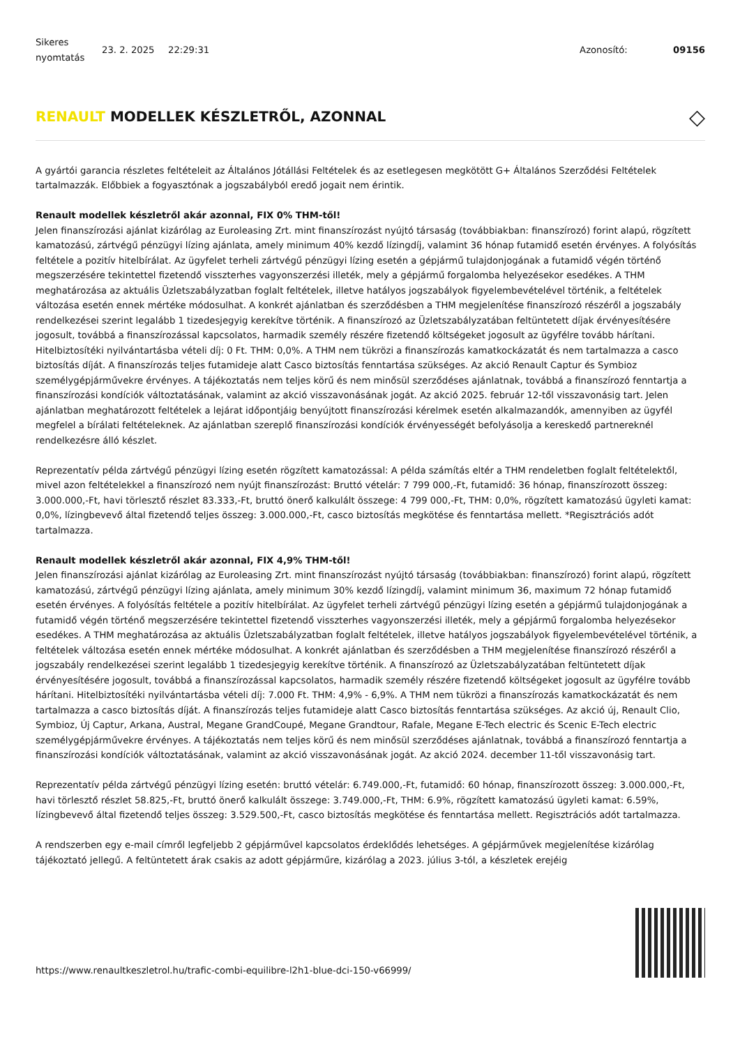Sikeres nyomtatás
23. 2. 2025 22:29:31 Azonosító: 09156
RENAULT MODELLEK KÉSZLETRŐL, AZONNAL ◇
A gyártói garancia részletes feltételeit az Általános Jótállási Feltételek és az esetlegesen megkötött G+ Általános Szerződési Feltételek tartalmazzák. Előbbiek a fogyasztónak a jogszabályból eredő jogait nem érintik.
Renault modellek készletről akár azonnal, FIX 0% THM-től!
Jelen finanszírozási ajánlat kizárólag az Euroleasing Zrt. mint finanszírozást nyújtó társaság (továbbiakban: finanszírozó) forint alapú, rögzített kamatozású, zártvégű pénzügyi lízing ajánlata, amely minimum 40% kezdő lízingdíj, valamint 36 hónap futamidő esetén érvényes. A folyósítás feltétele a pozitív hitelbírálat. Az ügyfelet terheli zártvégű pénzügyi lízing esetén a gépjármű tulajdonjogának a futamidő végén történő megszerzésére tekintettel fizetendő visszterhes vagyonszerzési illeték, mely a gépjármű forgalomba helyezésekor esedékes. A THM meghatározása az aktuális Üzletszabályzatban foglalt feltételek, illetve hatályos jogszabályok figyelembevételével történik, a feltételek változása esetén ennek mértéke módosulhat. A konkrét ajánlatban és szerződésben a THM megjelenítése finanszírozó részéről a jogszabály rendelkezései szerint legalább 1 tizedesjegyig kerekítve történik. A finanszírozó az Üzletszabályzatában feltüntetett díjak érvényesítésére jogosult, továbbá a finanszírozással kapcsolatos, harmadik személy részére fizetendő költségeket jogosult az ügyfélre tovább hárítani. Hitelbiztosítéki nyilvántartásba vételi díj: 0 Ft. THM: 0,0%. A THM nem tükrözi a finanszírozás kamatkockázatát és nem tartalmazza a casco biztosítás díját. A finanszírozás teljes futamideje alatt Casco biztosítás fenntartása szükséges. Az akció Renault Captur és Symbioz személygépjárművekre érvényes. A tájékoztatás nem teljes körű és nem minősül szerződéses ajánlatnak, továbbá a finanszírozó fenntartja a finanszírozási kondíciók változtatásának, valamint az akció visszavonásának jogát. Az akció 2025. február 12-től visszavonásig tart. Jelen ajánlatban meghatározott feltételek a lejárat időpontjáig benyújtott finanszírozási kérelmek esetén alkalmazandók, amennyiben az ügyfél megfelel a bírálati feltételeknek. Az ajánlatban szereplő finanszírozási kondíciók érvényességét befolyásolja a kereskedő partnereknél rendelkezésre álló készlet.
Reprezentatív példa zártvégű pénzügyi lízing esetén rögzített kamatozással: A példa számítás eltér a THM rendeletben foglalt feltételektől, mivel azon feltételekkel a finanszírozó nem nyújt finanszírozást: Bruttó vételár: 7 799 000,-Ft, futamidő: 36 hónap, finanszírozott összeg: 3.000.000,-Ft, havi törlesztő részlet 83.333,-Ft, bruttó önerő kalkulált összege: 4 799 000,-Ft, THM: 0,0%, rögzített kamatozású ügyleti kamat: 0,0%, lízingbevevő által fizetendő teljes összeg: 3.000.000,-Ft, casco biztosítás megkötése és fenntartása mellett. *Regisztrációs adót tartalmazza.
Renault modellek készletről akár azonnal, FIX 4,9% THM-től!
Jelen finanszírozási ajánlat kizárólag az Euroleasing Zrt. mint finanszírozást nyújtó társaság (továbbiakban: finanszírozó) forint alapú, rögzített kamatozású, zártvégű pénzügyi lízing ajánlata, amely minimum 30% kezdő lízingdíj, valamint minimum 36, maximum 72 hónap futamidő esetén érvényes. A folyósítás feltétele a pozitív hitelbírálat. Az ügyfelet terheli zártvégű pénzügyi lízing esetén a gépjármű tulajdonjogának a futamidő végén történő megszerzésére tekintettel fizetendő visszterhes vagyonszerzési illeték, mely a gépjármű forgalomba helyezésekor esedékes. A THM meghatározása az aktuális Üzletszabályzatban foglalt feltételek, illetve hatályos jogszabályok figyelembevételével történik, a feltételek változása esetén ennek mértéke módosulhat. A konkrét ajánlatban és szerződésben a THM megjelenítése finanszírozó részéről a jogszabály rendelkezései szerint legalább 1 tizedesjegyig kerekítve történik. A finanszírozó az Üzletszabályzatában feltüntetett díjak érvényesítésére jogosult, továbbá a finanszírozással kapcsolatos, harmadik személy részére fizetendő költségeket jogosult az ügyfélre tovább hárítani. Hitelbiztosítéki nyilvántartásba vételi díj: 7.000 Ft. THM: 4,9% - 6,9%. A THM nem tükrözi a finanszírozás kamatkockázatát és nem tartalmazza a casco biztosítás díját. A finanszírozás teljes futamideje alatt Casco biztosítás fenntartása szükséges. Az akció új, Renault Clio, Symbioz, Új Captur, Arkana, Austral, Megane GrandCoupé, Megane Grandtour, Rafale, Megane E-Tech electric és Scenic E-Tech electric személygépjárművekre érvényes. A tájékoztatás nem teljes körű és nem minősül szerződéses ajánlatnak, továbbá a finanszírozó fenntartja a finanszírozási kondíciók változtatásának, valamint az akció visszavonásának jogát. Az akció 2024. december 11-től visszavonásig tart.
Reprezentatív példa zártvégű pénzügyi lízing esetén: bruttó vételár: 6.749.000,-Ft, futamidő: 60 hónap, finanszírozott összeg: 3.000.000,-Ft, havi törlesztő részlet 58.825,-Ft, bruttó önerő kalkulált összege: 3.749.000,-Ft, THM: 6.9%, rögzített kamatozású ügyleti kamat: 6.59%, lízingbevevő által fizetendő teljes összeg: 3.529.500,-Ft, casco biztosítás megkötése és fenntartása mellett. Regisztrációs adót tartalmazza.
A rendszerben egy e-mail címről legfeljebb 2 gépjárművel kapcsolatos érdeklődés lehetséges. A gépjárművek megjelenítése kizárólag tájékoztató jellegű. A feltüntetett árak csakis az adott gépjárműre, kizárólag a 2023. július 3-tól, a készletek erejéig
https://www.renaultkeszletrol.hu/trafic-combi-equilibre-l2h1-blue-dci-150-v66999/